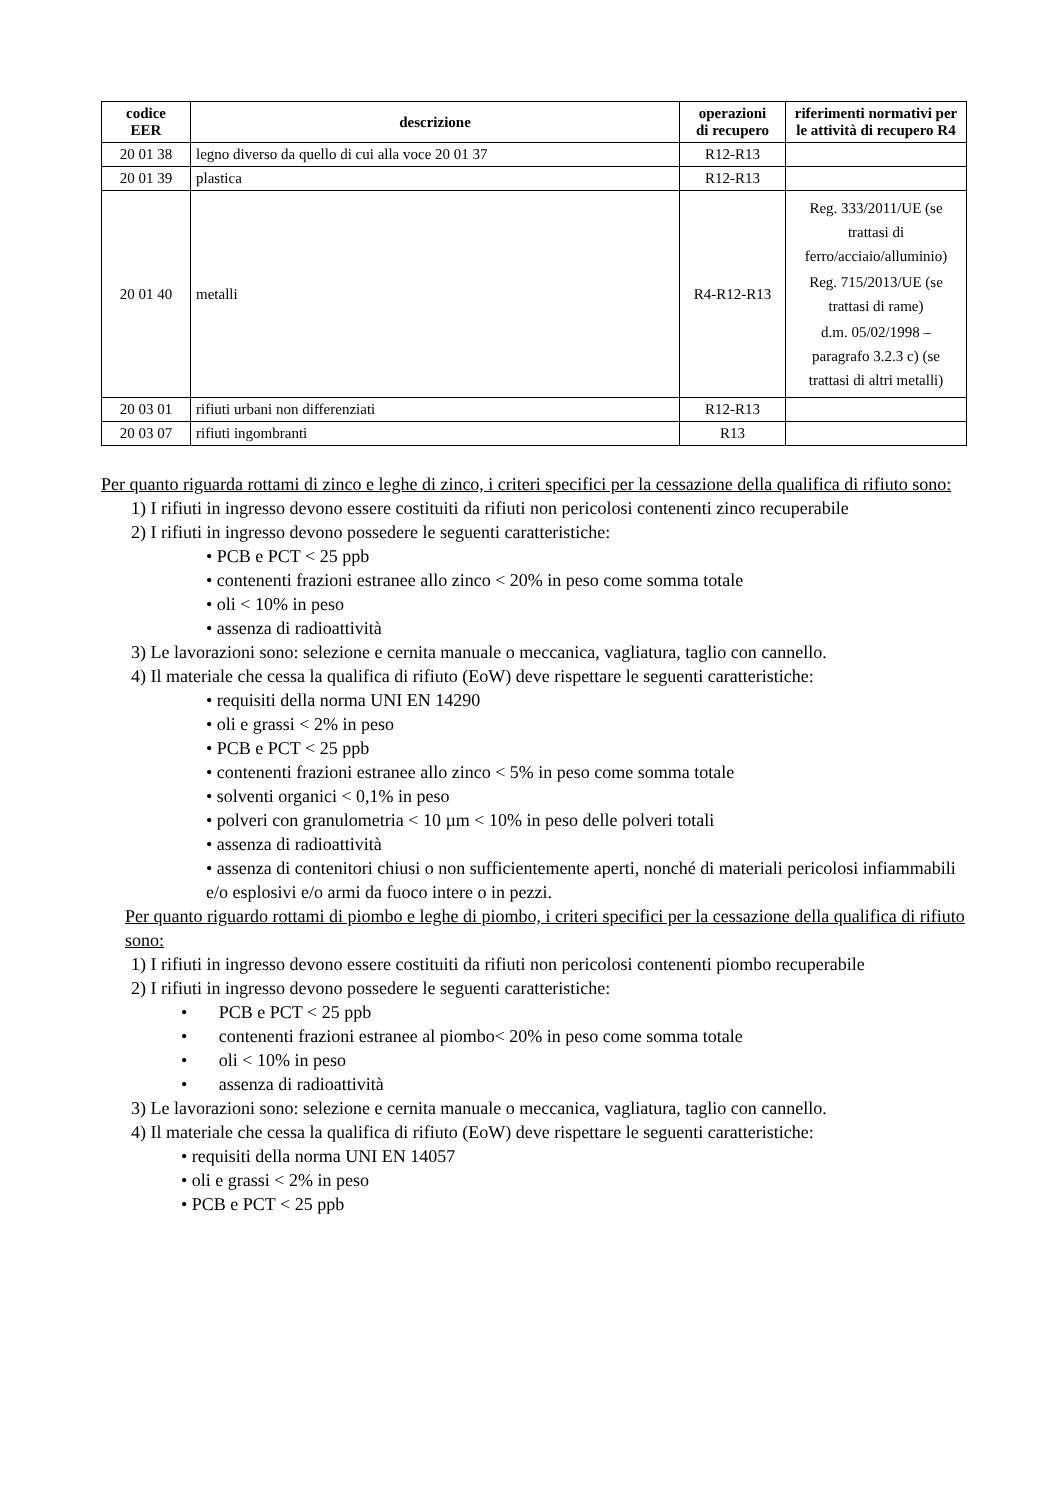| codice EER | descrizione | operazioni di recupero | riferimenti normativi per le attività di recupero R4 |
| --- | --- | --- | --- |
| 20 01 38 | legno diverso da quello di cui alla voce 20 01 37 | R12-R13 | |
| 20 01 39 | plastica | R12-R13 | |
| 20 01 40 | metalli | R4-R12-R13 | Reg. 333/2011/UE (se trattasi di ferro/acciaio/alluminio) Reg. 715/2013/UE (se trattasi di rame) d.m. 05/02/1998 – paragrafo 3.2.3 c) (se trattasi di altri metalli) |
| 20 03 01 | rifiuti urbani non differenziati | R12-R13 | |
| 20 03 07 | rifiuti ingombranti | R13 | |
Per quanto riguarda rottami di zinco e leghe di zinco, i criteri specifici per la cessazione della qualifica di rifiuto sono:
1) I rifiuti in ingresso devono essere costituiti da rifiuti non pericolosi contenenti zinco recuperabile
2) I rifiuti in ingresso devono possedere le seguenti caratteristiche:
• PCB e PCT < 25 ppb
• contenenti frazioni estranee allo zinco < 20% in peso come somma totale
• oli < 10% in peso
• assenza di radioattività
3) Le lavorazioni sono: selezione e cernita manuale o meccanica, vagliatura, taglio con cannello.
4) Il materiale che cessa la qualifica di rifiuto (EoW) deve rispettare le seguenti caratteristiche:
• requisiti della norma UNI EN 14290
• oli e grassi < 2% in peso
• PCB e PCT < 25 ppb
• contenenti frazioni estranee allo zinco < 5% in peso come somma totale
• solventi organici < 0,1% in peso
• polveri con granulometria < 10 µm < 10% in peso delle polveri totali
• assenza di radioattività
• assenza di contenitori chiusi o non sufficientemente aperti, nonché di materiali pericolosi infiammabili e/o esplosivi e/o armi da fuoco intere o in pezzi.
Per quanto riguardo rottami di piombo e leghe di piombo, i criteri specifici per la cessazione della qualifica di rifiuto sono:
1) I rifiuti in ingresso devono essere costituiti da rifiuti non pericolosi contenenti piombo recuperabile
2) I rifiuti in ingresso devono possedere le seguenti caratteristiche:
• PCB e PCT < 25 ppb
• contenenti frazioni estranee al piombo< 20% in peso come somma totale
• oli < 10% in peso
• assenza di radioattività
3) Le lavorazioni sono: selezione e cernita manuale o meccanica, vagliatura, taglio con cannello.
4) Il materiale che cessa la qualifica di rifiuto (EoW) deve rispettare le seguenti caratteristiche:
• requisiti della norma UNI EN 14057
• oli e grassi < 2% in peso
• PCB e PCT < 25 ppb